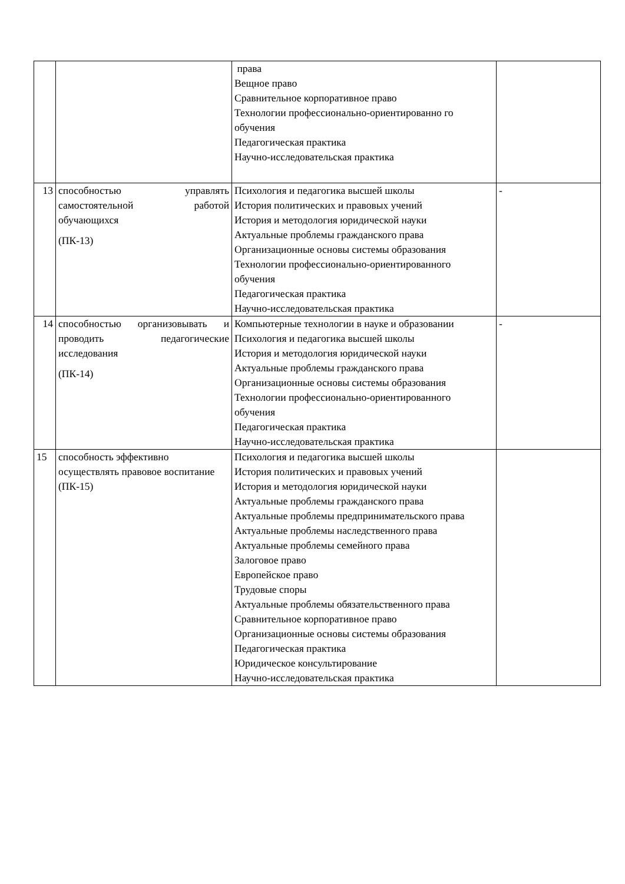| | | права Вещное право Сравнительное корпоративное право Технологии профессионально-ориентированно го обучения Педагогическая практика Научно-исследовательская практика | |
| 13 | способностью управлять самостоятельной работой обучающихся (ПК-13) | Психология и педагогика высшей школы История политических и правовых учений История и методология юридической науки Актуальные проблемы гражданского права Организационные основы системы образования Технологии профессионально-ориентированного обучения Педагогическая практика Научно-исследовательская практика | - |
| 14 | способностью организовывать и проводить педагогические исследования (ПК-14) | Компьютерные технологии в науке и образовании Психология и педагогика высшей школы История и методология юридической науки Актуальные проблемы гражданского права Организационные основы системы образования Технологии профессионально-ориентированного обучения Педагогическая практика Научно-исследовательская практика | - |
| 15 | способность эффективно осуществлять правовое воспитание (ПК-15) | Психология и педагогика высшей школы История политических и правовых учений История и методология юридической науки Актуальные проблемы гражданского права Актуальные проблемы предпринимательского права Актуальные проблемы наследственного права Актуальные проблемы семейного права Залоговое право Европейское право Трудовые споры Актуальные проблемы обязательственного права Сравнительное корпоративное право Организационные основы системы образования Педагогическая практика Юридическое консультирование Научно-исследовательская практика | |